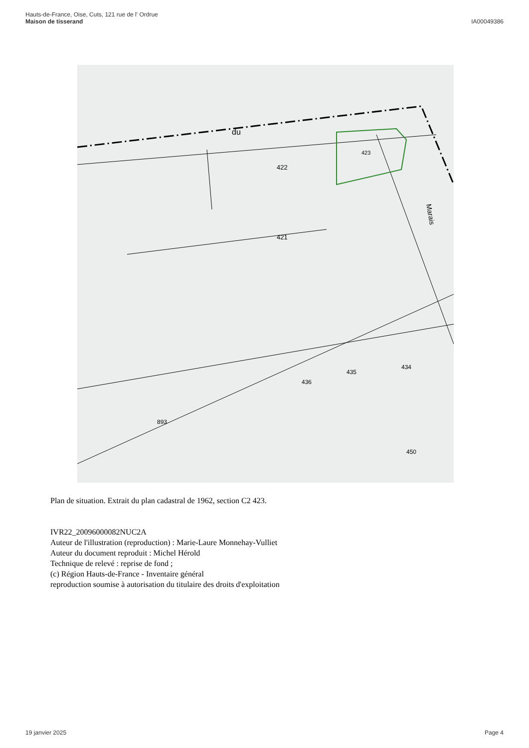Hauts-de-France, Oise, Cuts, 121 rue de l' Ordrue
Maison de tisserand
IA00049386
du
422
421
423
Marais
434
435
436
893
450
Plan de situation. Extrait du plan cadastral de 1962, section C2 423.
IVR22_20096000082NUC2A
Auteur de l'illustration (reproduction) : Marie-Laure Monnehay-Vulliet
Auteur du document reproduit : Michel Hérold
Technique de relevé : reprise de fond ;
(c) Région Hauts-de-France - Inventaire général
reproduction soumise à autorisation du titulaire des droits d'exploitation
19 janvier 2025 Page 4